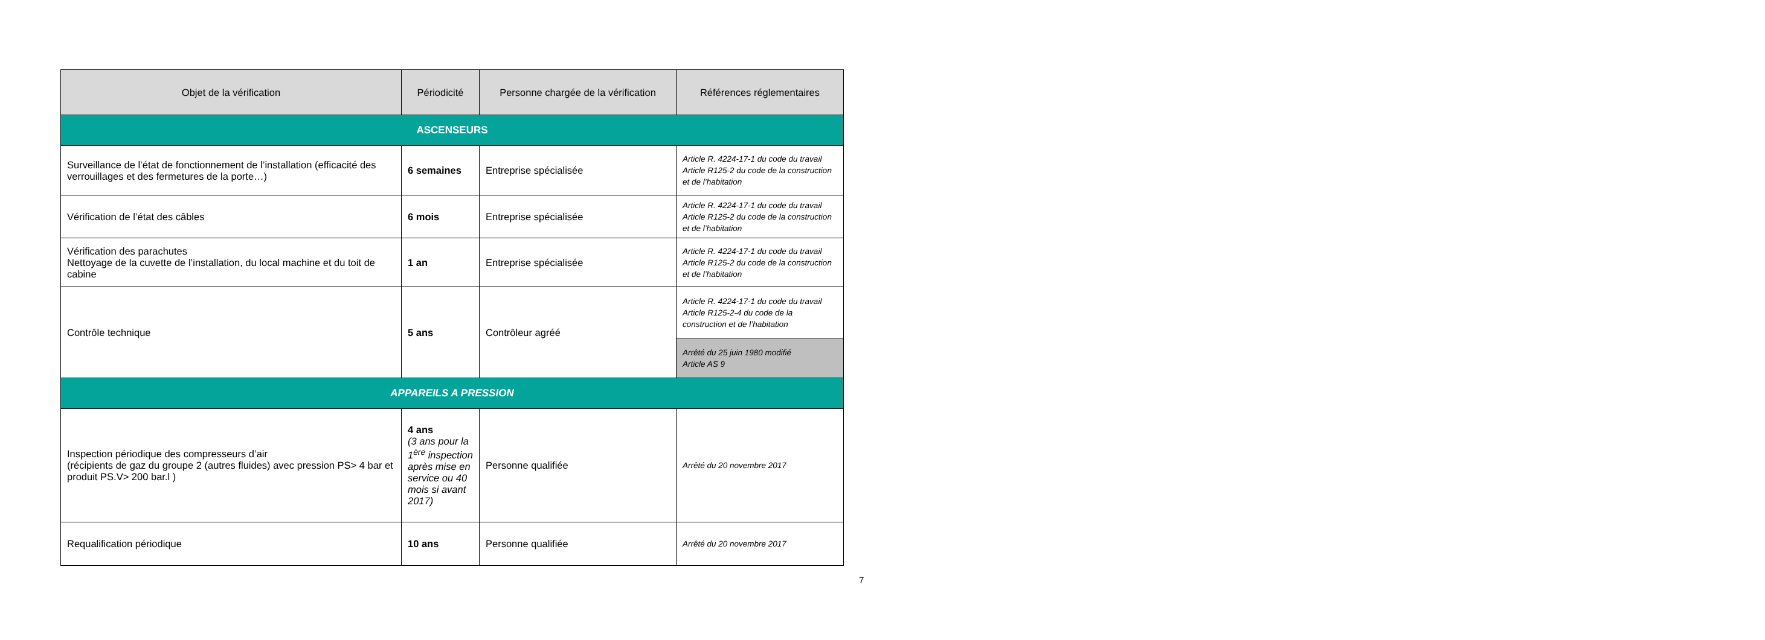| Objet de la vérification | Périodicité | Personne chargée de la vérification | Références réglementaires |
| --- | --- | --- | --- |
| ASCENSEURS | | | |
| Surveillance de l’état de fonctionnement de l’installation (efficacité des verrouillages et des fermetures de la porte…) | 6 semaines | Entreprise spécialisée | Article R. 4224-17-1 du code du travail Article R125-2 du code de la construction et de l’habitation |
| Vérification de l’état des câbles | 6 mois | Entreprise spécialisée | Article R. 4224-17-1 du code du travail Article R125-2 du code de la construction et de l’habitation |
| Vérification des parachutes Nettoyage de la cuvette de l’installation, du local machine et du toit de cabine | 1 an | Entreprise spécialisée | Article R. 4224-17-1 du code du travail Article R125-2 du code de la construction et de l’habitation |
| Contrôle technique | 5 ans | Contrôleur agréé | Article R. 4224-17-1 du code du travail Article R125-2-4 du code de la construction et de l’habitation |
| | | | Arrêté du 25 juin 1980 modifié Article AS 9 |
| APPAREILS A PRESSION | | | |
| Inspection périodique des compresseurs d’air (récipients de gaz du groupe 2 (autres fluides) avec pression PS> 4 bar et produit PS.V> 200 bar.l ) | 4 ans (3 ans pour la 1<sup>ère</sup> inspection après mise en service ou 40 mois si avant 2017) | Personne qualifiée | Arrêté du 20 novembre 2017 |
| Requalification périodique | 10 ans | Personne qualifiée | Arrêté du 20 novembre 2017 |
7